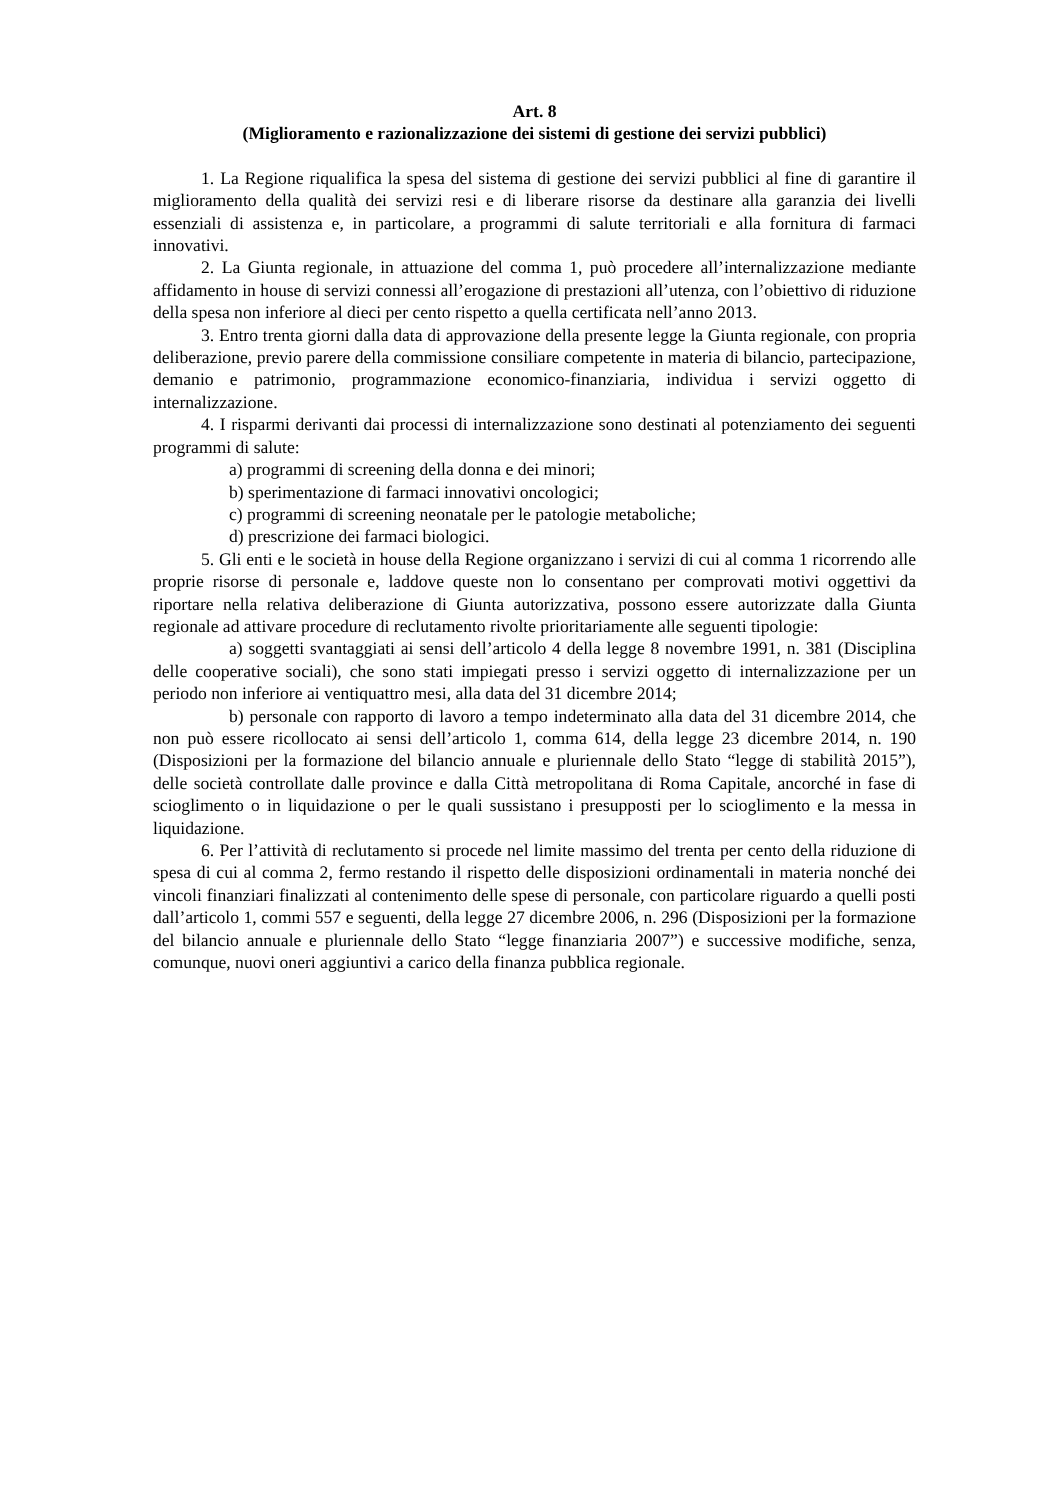Art. 8
(Miglioramento e razionalizzazione dei sistemi di gestione dei servizi pubblici)
1. La Regione riqualifica la spesa del sistema di gestione dei servizi pubblici al fine di garantire il miglioramento della qualità dei servizi resi e di liberare risorse da destinare alla garanzia dei livelli essenziali di assistenza e, in particolare, a programmi di salute territoriali e alla fornitura di farmaci innovativi.
2. La Giunta regionale, in attuazione del comma 1, può procedere all’internalizzazione mediante affidamento in house di servizi connessi all’erogazione di prestazioni all’utenza, con l’obiettivo di riduzione della spesa non inferiore al dieci per cento rispetto a quella certificata nell’anno 2013.
3. Entro trenta giorni dalla data di approvazione della presente legge la Giunta regionale, con propria deliberazione, previo parere della commissione consiliare competente in materia di bilancio, partecipazione, demanio e patrimonio, programmazione economico-finanziaria, individua i servizi oggetto di internalizzazione.
4. I risparmi derivanti dai processi di internalizzazione sono destinati al potenziamento dei seguenti programmi di salute:
a) programmi di screening della donna e dei minori;
b) sperimentazione di farmaci innovativi oncologici;
c) programmi di screening neonatale per le patologie metaboliche;
d) prescrizione dei farmaci biologici.
5. Gli enti e le società in house della Regione organizzano i servizi di cui al comma 1 ricorrendo alle proprie risorse di personale e, laddove queste non lo consentano per comprovati motivi oggettivi da riportare nella relativa deliberazione di Giunta autorizzativa, possono essere autorizzate dalla Giunta regionale ad attivare procedure di reclutamento rivolte prioritariamente alle seguenti tipologie:
a) soggetti svantaggiati ai sensi dell’articolo 4 della legge 8 novembre 1991, n. 381 (Disciplina delle cooperative sociali), che sono stati impiegati presso i servizi oggetto di internalizzazione per un periodo non inferiore ai ventiquattro mesi, alla data del 31 dicembre 2014;
b) personale con rapporto di lavoro a tempo indeterminato alla data del 31 dicembre 2014, che non può essere ricollocato ai sensi dell’articolo 1, comma 614, della legge 23 dicembre 2014, n. 190 (Disposizioni per la formazione del bilancio annuale e pluriennale dello Stato “legge di stabilità 2015”), delle società controllate dalle province e dalla Città metropolitana di Roma Capitale, ancorché in fase di scioglimento o in liquidazione o per le quali sussistano i presupposti per lo scioglimento e la messa in liquidazione.
6. Per l’attività di reclutamento si procede nel limite massimo del trenta per cento della riduzione di spesa di cui al comma 2, fermo restando il rispetto delle disposizioni ordinamentali in materia nonché dei vincoli finanziari finalizzati al contenimento delle spese di personale, con particolare riguardo a quelli posti dall’articolo 1, commi 557 e seguenti, della legge 27 dicembre 2006, n. 296 (Disposizioni per la formazione del bilancio annuale e pluriennale dello Stato “legge finanziaria 2007”) e successive modifiche, senza, comunque, nuovi oneri aggiuntivi a carico della finanza pubblica regionale.